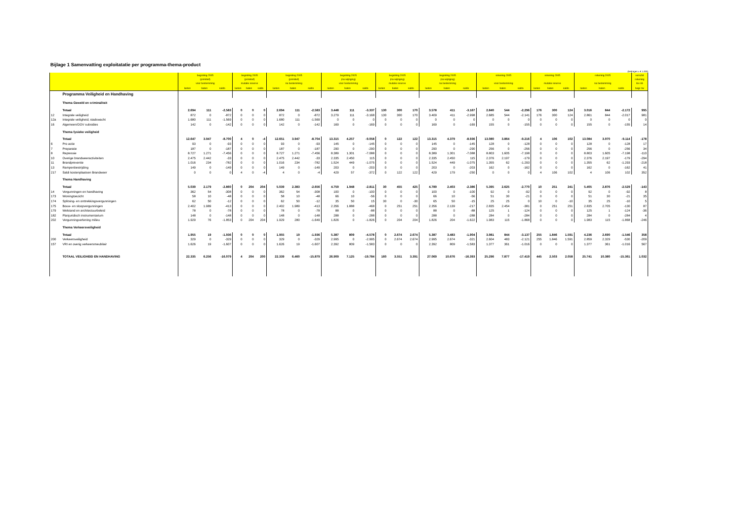Bijlage 1 Samenvatting exploitatatie per programma-thema-product
(bedragen x € 1.000)
| | | begroting 2005 (primitief) voor bestemming | | | begroting 2005 (primitief) mutatie reserve | | | begroting 2005 (primitief) na bestemming | | | begroting 2005 (na wijziging) voor bestemming | | | begroting 2005 (na wijziging) mutatie reserve | | | begroting 2005 (na wijziging) na bestemming | | | rekening 2005 voor bestemming | | | rekening 2005 mutatie reserve | | | rekening 2005 na bestemming | | | verschil rekening tov nb |
| --- | --- | --- | --- | --- | --- | --- | --- | --- | --- | --- | --- | --- | --- | --- | --- | --- | --- | --- | --- | --- | --- | --- | --- | --- | --- | --- | --- | --- | --- |
| | | lasten | baten | saldo | lasten | baten | saldo | lasten | baten | saldo | lasten | baten | saldo | lasten | baten | saldo | lasten | baten | saldo | lasten | baten | saldo | lasten | baten | saldo | lasten | baten | saldo | begr nw |
| | Programma Veiligheid en Handhaving | | | | | | | | | | | | | | | | | | | | | | | | | | | | |
| | Thema Geweld en criminaliteit | | | | | | | | | | | | | | | | | | | | | | | | | | | | |
| | Totaal | 2.694 | 111 | -2.583 | 0 | 0 | 0 | 2.694 | 111 | -2.583 | 3.448 | 111 | -3.337 | 130 | 300 | 170 | 3.578 | 411 | -3.167 | 2.840 | 544 | -2.296 | 176 | 300 | 124 | 3.016 | 844 | -2.172 | 995 |
| 12 | Integrale veiligheid | 872 | 0 | -872 | 0 | 0 | 0 | 872 | 0 | -872 | 3.279 | 111 | -3.168 | 130 | 300 | 170 | 3.409 | 411 | -2.998 | 2.685 | 544 | -2.141 | 176 | 300 | 124 | 2.861 | 844 | -2.017 | 981 |
| 12a | Integrale veiligheid; stadswacht | 1.680 | 111 | -1.569 | 0 | 0 | 0 | 1.680 | 111 | -1.569 | 0 | 0 | 0 | 0 | 0 | 0 | 0 | 0 | 0 | 0 | 0 | 0 | 0 | 0 | 0 | 0 | 0 | 0 | 0 |
| 16 | Algemeen/OOV subsidies | 142 | 0 | -142 | 0 | 0 | 0 | 142 | 0 | -142 | 169 | 0 | -169 | 0 | 0 | 0 | 169 | 0 | -169 | 155 | 0 | -155 | 0 | 0 | 0 | 155 | 0 | -155 | 14 |
| | Thema fysieke veiligheid | | | | | | | | | | | | | | | | | | | | | | | | | | | | |
| | Totaal | 12.647 | 3.947 | -8.700 | 4 | 0 | -4 | 12.651 | 3.947 | -8.704 | 13.315 | 4.257 | -9.058 | 0 | 122 | 122 | 13.315 | 4.379 | -8.936 | 13.080 | 3.864 | -9.216 | 4 | 106 | 102 | 13.084 | 3.970 | -9.114 | -178 |
| 6 | Pro actie | 93 | 0 | -93 | 0 | 0 | 0 | 93 | 0 | -93 | 145 | 0 | -145 | 0 | 0 | 0 | 145 | 0 | -145 | 128 | 0 | -128 | 0 | 0 | 0 | 128 | 0 | -128 | 17 |
| 7 | Preparatie | 187 | 0 | -187 | 0 | 0 | 0 | 187 | 0 | -187 | 290 | 0 | -290 | 0 | 0 | 0 | 290 | 0 | -290 | 256 | 0 | -256 | 0 | 0 | 0 | 256 | 0 | -256 | 34 |
| 8 | Repressie | 8.727 | 1.271 | -7.456 | 0 | 0 | 0 | 8.727 | 1.271 | -7.456 | 8.389 | 1.301 | -7.088 | 0 | 0 | 0 | 8.389 | 1.301 | -7.088 | 8.803 | 1.605 | -7.198 | 0 | 0 | 0 | 8.803 | 1.605 | -7.198 | -110 |
| 10 | Overige brandweeractiviteiten | 2.475 | 2.442 | -33 | 0 | 0 | 0 | 2.475 | 2.442 | -33 | 2.335 | 2.450 | 115 | 0 | 0 | 0 | 2.335 | 2.450 | 115 | 2.376 | 2.197 | -179 | 0 | 0 | 0 | 2.376 | 2.197 | -179 | -294 |
| 11 | Brandpreventie | 1.016 | 234 | -782 | 0 | 0 | 0 | 1.016 | 234 | -782 | 1.524 | 449 | -1.075 | 0 | 0 | 0 | 1.524 | 449 | -1.075 | 1.355 | 62 | -1.293 | 0 | 0 | 0 | 1.355 | 62 | -1.293 | -218 |
| 13 | Rampenbestrijding | 149 | 0 | -149 | 0 | 0 | 0 | 149 | 0 | -149 | 203 | 0 | -203 | 0 | 0 | 0 | 203 | 0 | -203 | 162 | 0 | -162 | 0 | 0 | 0 | 162 | 0 | -162 | 41 |
| 217 | Saldi kostenplaatsen Brandweer | 0 | 0 | 0 | 4 | 0 | -4 | 4 | 0 | -4 | 429 | 57 | -372 | 0 | 122 | 122 | 429 | 179 | -250 | 0 | 0 | 0 | 4 | 106 | 102 | 4 | 106 | 102 | 352 |
| | Thema Handhaving | | | | | | | | | | | | | | | | | | | | | | | | | | | | |
| | Totaal | 5.039 | 2.179 | -2.860 | 0 | 204 | 204 | 5.039 | 2.383 | -2.656 | 4.759 | 1.948 | -2.811 | 30 | 455 | 425 | 4.789 | 2.403 | -2.386 | 5.395 | 2.625 | -2.770 | 10 | 251 | 241 | 5.405 | 2.876 | -2.529 | -143 |
| 14 | Vergunningen en handhaving | 362 | 54 | -308 | 0 | 0 | 0 | 362 | 54 | -308 | 100 | 0 | -100 | 0 | 0 | 0 | 100 | 0 | -100 | 92 | 0 | -92 | 0 | 0 | 0 | 92 | 0 | -92 | 8 |
| 173 | Woningtoezicht | 58 | 10 | -48 | 0 | 0 | 0 | 58 | 10 | -48 | 66 | 10 | -56 | 0 | 0 | 0 | 66 | 10 | -56 | 51 | 30 | -21 | 0 | 0 | 0 | 51 | 30 | -21 | 35 |
| 174 | Splitsing- en onttrekkingsvergunningen | 62 | 50 | -12 | 0 | 0 | 0 | 62 | 50 | -12 | 35 | 50 | 15 | 30 | 0 | -30 | 65 | 50 | -15 | 25 | 25 | 0 | 10 | 0 | -10 | 35 | 25 | -10 | 5 |
| 175 | Bouw- en sloopvergunningen | 2.402 | 1.989 | -413 | 0 | 0 | 0 | 2.402 | 1.989 | -413 | 2.356 | 1.888 | -468 | 0 | 251 | 251 | 2.356 | 2.139 | -217 | 2.835 | 2.454 | -381 | 0 | 251 | 251 | 2.835 | 2.705 | -130 | 87 |
| 179 | Welstand en architectuurbeleid | 78 | 0 | -78 | 0 | 0 | 0 | 78 | 0 | -78 | 88 | 0 | -88 | 0 | 0 | 0 | 88 | 0 | -88 | 125 | 1 | -124 | 0 | 0 | 0 | 125 | 1 | -124 | -36 |
| 182 | Planjuridisch instrumentarium | 148 | 0 | -148 | 0 | 0 | 0 | 148 | 0 | -148 | 288 | 0 | -288 | 0 | 0 | 0 | 288 | 0 | -288 | 284 | 0 | -284 | 0 | 0 | 0 | 284 | 0 | -284 | 4 |
| 202 | Vergunningverlening milieu | 1.929 | 76 | -1.853 | 0 | 204 | 204 | 1.929 | 280 | -1.649 | 1.826 | 0 | -1.826 | 0 | 204 | 204 | 1.826 | 204 | -1.622 | 1.983 | 115 | -1.868 | 0 | 0 | 0 | 1.983 | 115 | -1.868 | -246 |
| | Thema Verkeersveiligheid | | | | | | | | | | | | | | | | | | | | | | | | | | | | |
| | Totaal | 1.955 | 19 | -1.936 | 0 | 0 | 0 | 1.955 | 19 | -1.936 | 5.387 | 809 | -4.578 | 0 | 2.674 | 2.674 | 5.387 | 3.483 | -1.904 | 3.981 | 844 | -3.137 | 255 | 1.846 | 1.591 | 4.236 | 2.690 | -1.546 | 358 |
| 200 | Verkeersveiligheid | 329 | 0 | -329 | 0 | 0 | 0 | 329 | 0 | -329 | 2.995 | 0 | -2.995 | 0 | 2.674 | 2.674 | 2.995 | 2.674 | -321 | 2.604 | 483 | -2.121 | 255 | 1.846 | 1.591 | 2.859 | 2.329 | -530 | -209 |
| 157 | VRI en overig verkeersmeubilair | 1.626 | 19 | -1.607 | 0 | 0 | 0 | 1.626 | 19 | -1.607 | 2.392 | 809 | -1.583 | 0 | 0 | 0 | 2.392 | 809 | -1.583 | 1.377 | 361 | -1.016 | 0 | 0 | 0 | 1.377 | 361 | -1.016 | 567 |
| | TOTAAL VEILIGHEID EN HANDHAVING | 22.335 | 6.256 | -16.079 | 4 | 204 | 200 | 22.339 | 6.460 | -15.879 | 26.909 | 7.125 | -19.784 | 160 | 3.551 | 3.391 | 27.069 | 10.676 | -16.393 | 25.296 | 7.877 | -17.419 | 445 | 2.503 | 2.058 | 25.741 | 10.380 | -15.361 | 1.032 |